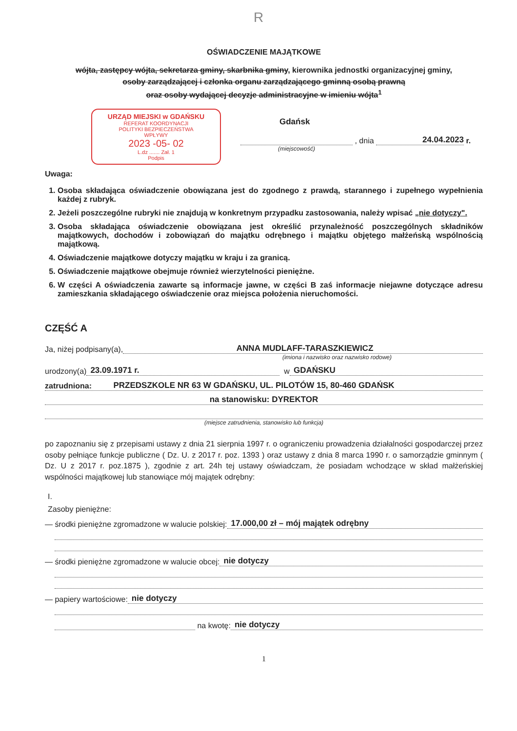R
OŚWIADCZENIE MAJĄTKOWE
wójta, zastępcy wójta, sekretarza gminy, skarbnika gminy, kierownika jednostki organizacyjnej gminy,
osoby zarządzającej i członka organu zarządzającego gminną osobą prawną
oraz osoby wydającej decyzje administracyjne w imieniu wójta<sup>1</sup>
URZĄD MIEJSKI w GDAŃSKU
REFERAT KOORDYNACJI
POLITYKI BEZPIECZEŃSTWA
WPŁYWY
2023 -05- 02
L.dz ....... Zał. 1
Podpis
Gdańsk
, dnia 24.04.2023 r.
(miejscowość)
Uwaga:
1. Osoba składająca oświadczenie obowiązana jest do zgodnego z prawdą, starannego i zupełnego wypełnienia każdej z rubryk.
2. Jeżeli poszczególne rubryki nie znajdują w konkretnym przypadku zastosowania, należy wpisać „nie dotyczy".
3. Osoba składająca oświadczenie obowiązana jest określić przynależność poszczególnych składników majątkowych, dochodów i zobowiązań do majątku odrębnego i majątku objętego małżeńską wspólnością majątkową.
4. Oświadczenie majątkowe dotyczy majątku w kraju i za granicą.
5. Oświadczenie majątkowe obejmuje również wierzytelności pieniężne.
6. W części A oświadczenia zawarte są informacje jawne, w części B zaś informacje niejawne dotyczące adresu zamieszkania składającego oświadczenie oraz miejsca położenia nieruchomości.
CZĘŚĆ A
Ja, niżej podpisany(a), ANNA MUDLAFF-TARASZKIEWICZ
(imiona i nazwisko oraz nazwisko rodowe)
urodzony(a) 23.09.1971 r. w GDAŃSKU
zatrudniona: PRZEDSZKOLE NR 63 W GDAŃSKU, UL. PILOTÓW 15, 80-460 GDAŃSK
na stanowisku: DYREKTOR
(miejsce zatrudnienia, stanowisko lub funkcja)
po zapoznaniu się z przepisami ustawy z dnia 21 sierpnia 1997 r. o ograniczeniu prowadzenia działalności gospodarczej przez osoby pełniące funkcje publiczne ( Dz. U. z 2017 r. poz. 1393 ) oraz ustawy z dnia 8 marca 1990 r. o samorządzie gminnym ( Dz. U z 2017 r. poz.1875 ), zgodnie z art. 24h tej ustawy oświadczam, że posiadam wchodzące w skład małżeńskiej wspólności majątkowej lub stanowiące mój majątek odrębny:
I.
Zasoby pieniężne:
— środki pieniężne zgromadzone w walucie polskiej: 17.000,00 zł – mój majątek odrębny
— środki pieniężne zgromadzone w walucie obcej: nie dotyczy
— papiery wartościowe: nie dotyczy
na kwotę: nie dotyczy
1